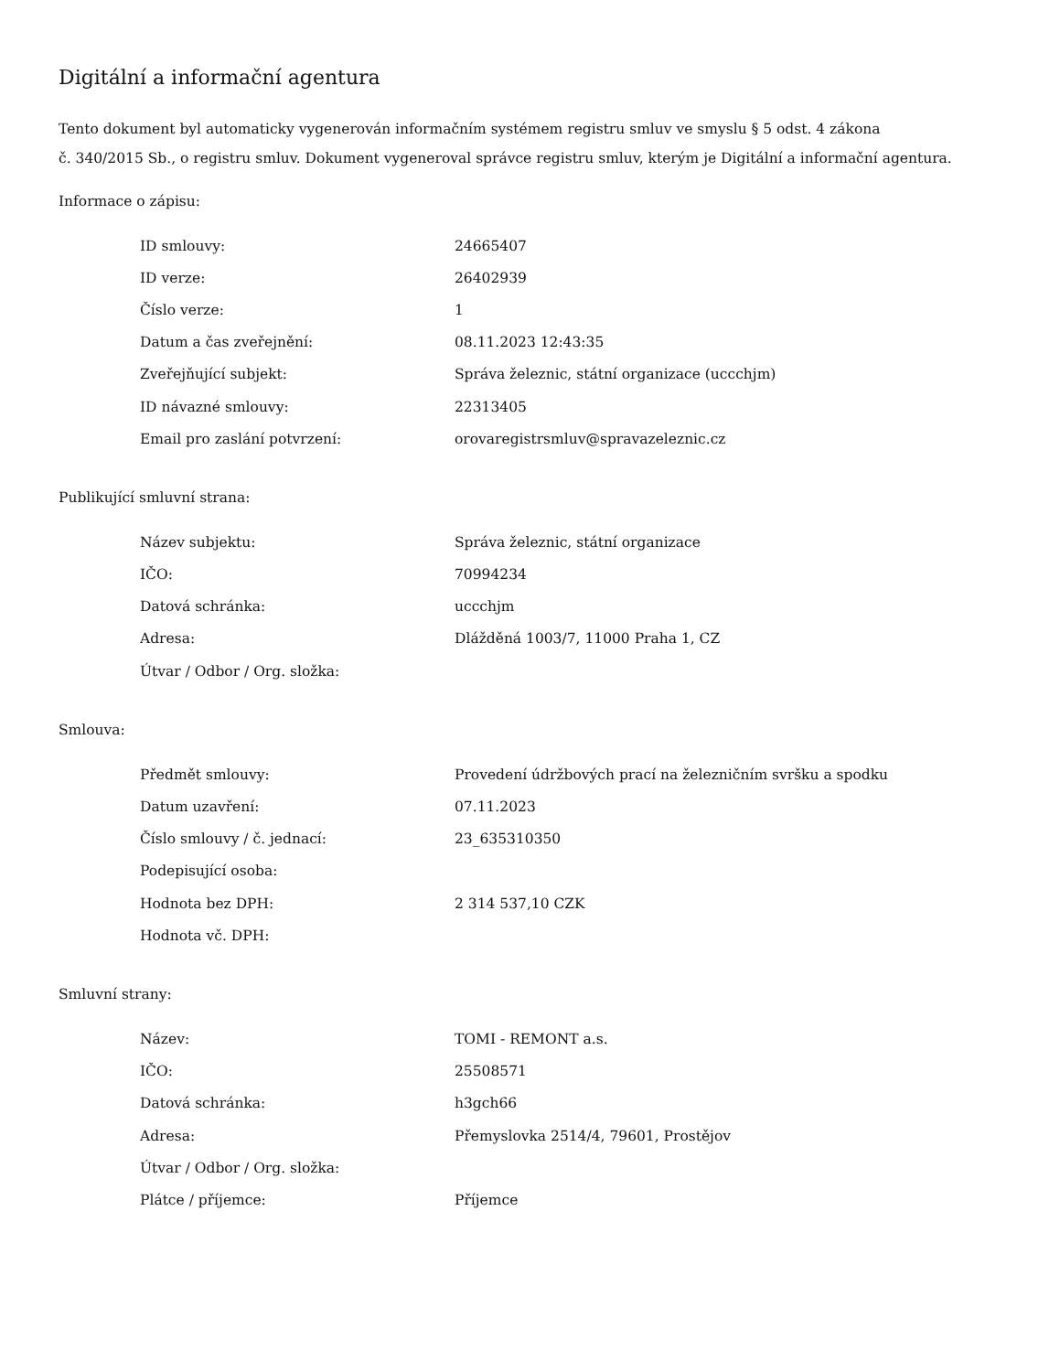Digitální a informační agentura
Tento dokument byl automaticky vygenerován informačním systémem registru smluv ve smyslu § 5 odst. 4 zákona
č. 340/2015 Sb., o registru smluv. Dokument vygeneroval správce registru smluv, kterým je Digitální a informační agentura.
Informace o zápisu:
| ID smlouvy: | 24665407 |
| ID verze: | 26402939 |
| Číslo verze: | 1 |
| Datum a čas zveřejnění: | 08.11.2023 12:43:35 |
| Zveřejňující subjekt: | Správa železnic, státní organizace (uccchjm) |
| ID návazné smlouvy: | 22313405 |
| Email pro zaslání potvrzení: | orovaregistrsmluv@spravazeleznic.cz |
Publikující smluvní strana:
| Název subjektu: | Správa železnic, státní organizace |
| IČO: | 70994234 |
| Datová schránka: | uccchjm |
| Adresa: | Dlážděná 1003/7, 11000 Praha 1, CZ |
| Útvar / Odbor / Org. složka: | |
Smlouva:
| Předmět smlouvy: | Provedení údržbových prací na železničním svršku a spodku |
| Datum uzavření: | 07.11.2023 |
| Číslo smlouvy / č. jednací: | 23_635310350 |
| Podepisující osoba: | |
| Hodnota bez DPH: | 2 314 537,10 CZK |
| Hodnota vč. DPH: | |
Smluvní strany:
| Název: | TOMI - REMONT a.s. |
| IČO: | 25508571 |
| Datová schránka: | h3gch66 |
| Adresa: | Přemyslovka 2514/4, 79601, Prostějov |
| Útvar / Odbor / Org. složka: | |
| Plátce / příjemce: | Příjemce |